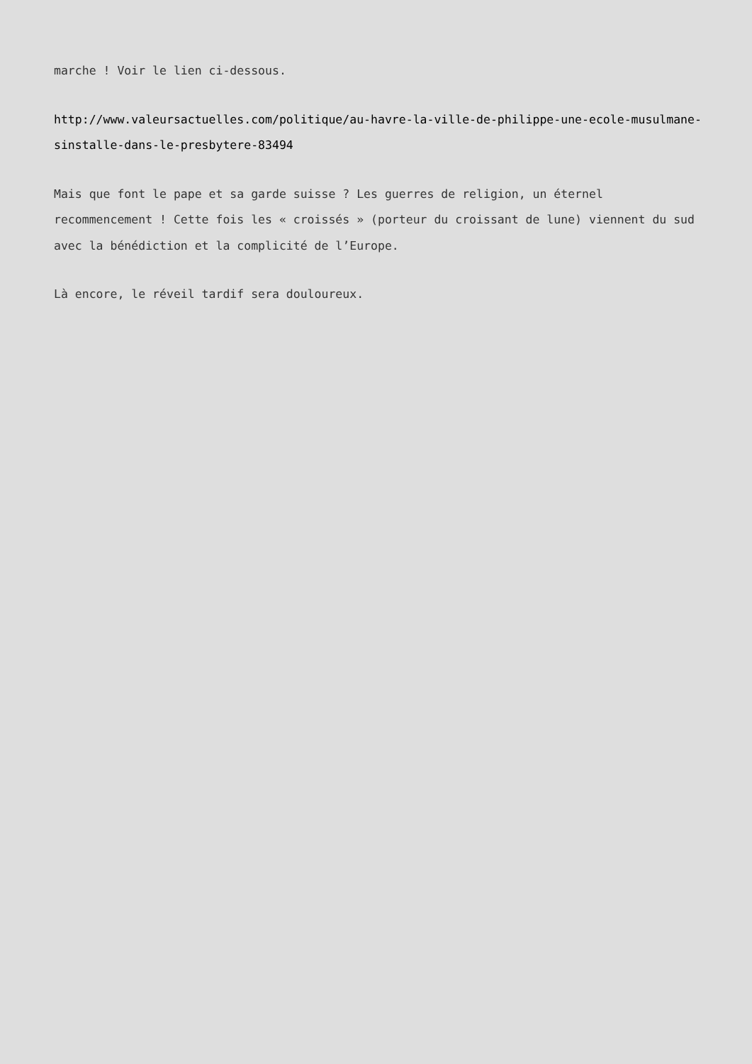marche ! Voir le lien ci-dessous.
http://www.valeursactuelles.com/politique/au-havre-la-ville-de-philippe-une-ecole-musulmane-sinstalle-dans-le-presbytere-83494
Mais que font le pape et sa garde suisse ? Les guerres de religion, un éternel recommencement ! Cette fois les « croissés » (porteur du croissant de lune) viennent du sud avec la bénédiction et la complicité de l’Europe.
Là encore, le réveil tardif sera douloureux.